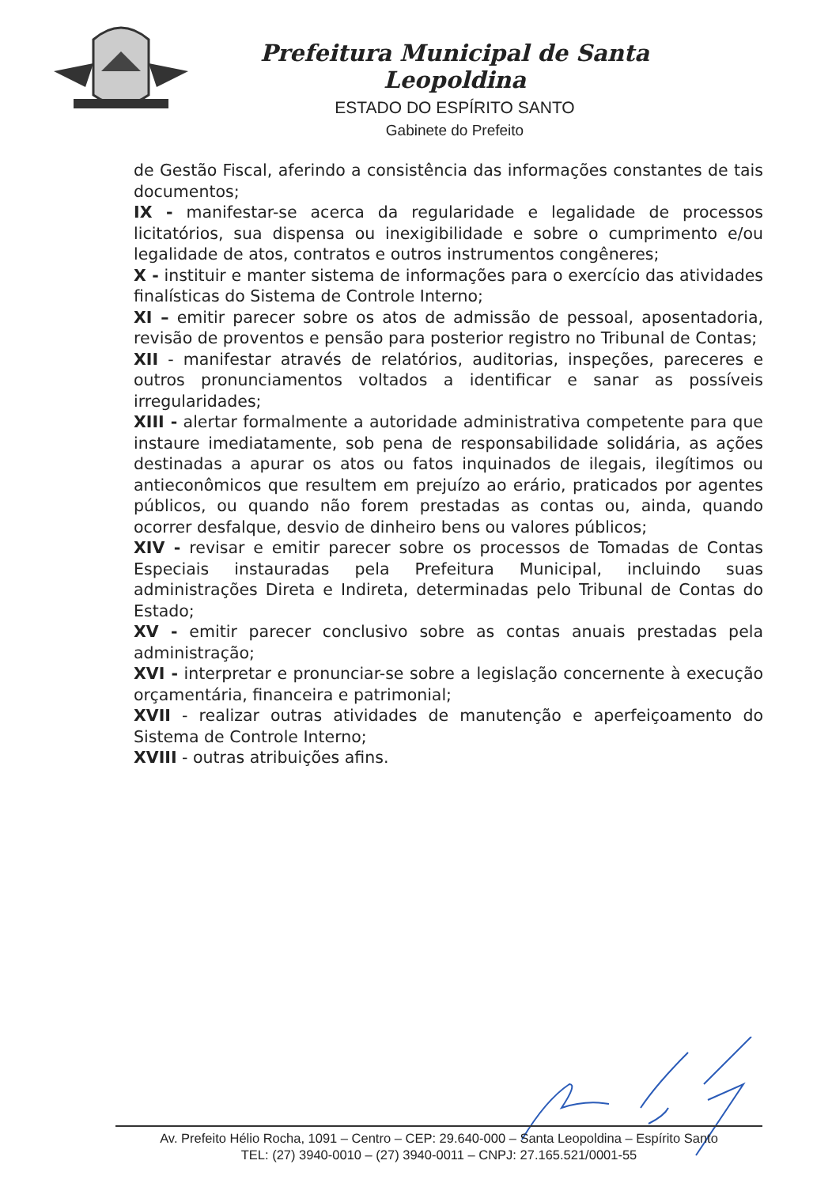Prefeitura Municipal de Santa Leopoldina
ESTADO DO ESPÍRITO SANTO
Gabinete do Prefeito
de Gestão Fiscal, aferindo a consistência das informações constantes de tais documentos;
IX - manifestar-se acerca da regularidade e legalidade de processos licitatórios, sua dispensa ou inexigibilidade e sobre o cumprimento e/ou legalidade de atos, contratos e outros instrumentos congêneres;
X - instituir e manter sistema de informações para o exercício das atividades finalísticas do Sistema de Controle Interno;
XI – emitir parecer sobre os atos de admissão de pessoal, aposentadoria, revisão de proventos e pensão para posterior registro no Tribunal de Contas;
XII - manifestar através de relatórios, auditorias, inspeções, pareceres e outros pronunciamentos voltados a identificar e sanar as possíveis irregularidades;
XIII - alertar formalmente a autoridade administrativa competente para que instaure imediatamente, sob pena de responsabilidade solidária, as ações destinadas a apurar os atos ou fatos inquinados de ilegais, ilegítimos ou antieconômicos que resultem em prejuízo ao erário, praticados por agentes públicos, ou quando não forem prestadas as contas ou, ainda, quando ocorrer desfalque, desvio de dinheiro bens ou valores públicos;
XIV - revisar e emitir parecer sobre os processos de Tomadas de Contas Especiais instauradas pela Prefeitura Municipal, incluindo suas administrações Direta e Indireta, determinadas pelo Tribunal de Contas do Estado;
XV - emitir parecer conclusivo sobre as contas anuais prestadas pela administração;
XVI - interpretar e pronunciar-se sobre a legislação concernente à execução orçamentária, financeira e patrimonial;
XVII - realizar outras atividades de manutenção e aperfeiçoamento do Sistema de Controle Interno;
XVIII - outras atribuições afins.
Av. Prefeito Hélio Rocha, 1091 – Centro – CEP: 29.640-000 – Santa Leopoldina – Espírito Santo
TEL: (27) 3940-0010 – (27) 3940-0011 – CNPJ: 27.165.521/0001-55